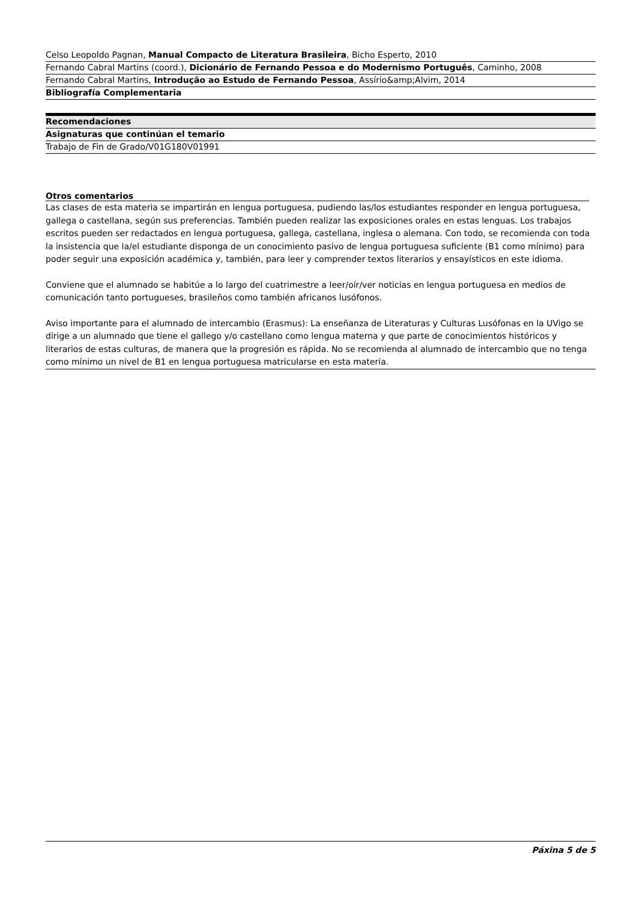| Celso Leopoldo Pagnan, Manual Compacto de Literatura Brasileira , Bicho Esperto, 2010 |
| Fernando Cabral Martins (coord.), Dicionário de Fernando Pessoa e do Modernismo Português , Caminho, 2008 |
| Fernando Cabral Martins, Introdução ao Estudo de Fernando Pessoa , Assírio&amp;Alvim, 2014 |
| Bibliografía Complementaria |
| Recomendaciones |
| Asignaturas que continúan el temario |
| Trabajo de Fin de Grado/V01G180V01991 |
Otros comentarios
Las clases de esta materia se impartirán en lengua portuguesa, pudiendo las/los estudiantes responder en lengua portuguesa, gallega o castellana, según sus preferencias. También pueden realizar las exposiciones orales en estas lenguas. Los trabajos escritos pueden ser redactados en lengua portuguesa, gallega, castellana, inglesa o alemana. Con todo, se recomienda con toda la insistencia que la/el estudiante disponga de un conocimiento pasivo de lengua portuguesa suficiente (B1 como mínimo) para poder seguir una exposición académica y, también, para leer y comprender textos literarios y ensayísticos en este idioma.
Conviene que el alumnado se habitúe a lo largo del cuatrimestre a leer/oír/ver noticias en lengua portuguesa en medios de comunicación tanto portugueses, brasileños como también africanos lusófonos.
Aviso importante para el alumnado de intercambio (Erasmus): La enseñanza de Literaturas y Culturas Lusófonas en la UVigo se dirige a un alumnado que tiene el gallego y/o castellano como lengua materna y que parte de conocimientos históricos y literarios de estas culturas, de manera que la progresión es rápida. No se recomienda al alumnado de intercambio que no tenga como mínimo un nivel de B1 en lengua portuguesa matricularse en esta materia.
Páxina 5 de 5